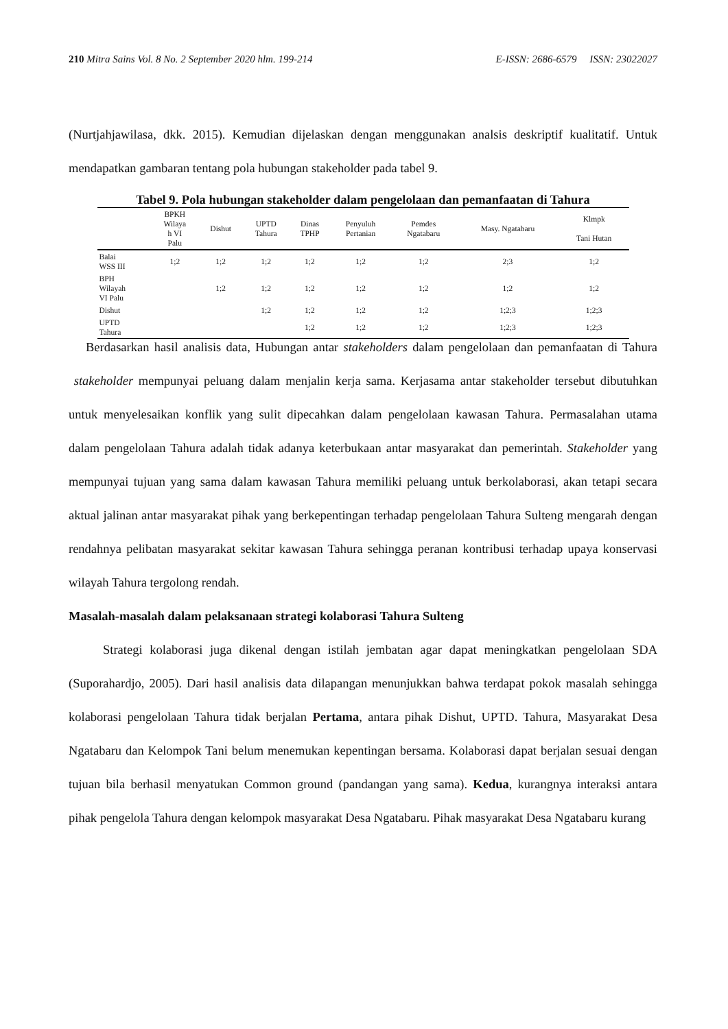210 Mitra Sains Vol. 8 No. 2 September 2020 hlm. 199-214 E-ISSN: 2686-6579 ISSN: 23022027
(Nurtjahjawilasa, dkk. 2015). Kemudian dijelaskan dengan menggunakan analsis deskriptif kualitatif. Untuk mendapatkan gambaran tentang pola hubungan stakeholder pada tabel 9.
Tabel 9. Pola hubungan stakeholder dalam pengelolaan dan pemanfaatan di Tahura
| | BPKH Wilaya h VI Palu | Dishut | UPTD Tahura | Dinas TPHP | Penyuluh Pertanian | Pemdes Ngatabaru | Masy. Ngatabaru | Klmpk Tani Hutan |
| --- | --- | --- | --- | --- | --- | --- | --- | --- |
| Balai WSS III | 1;2 | 1;2 | 1;2 | 1;2 | 1;2 | 1;2 | 2;3 | 1;2 |
| BPH Wilayah VI Palu | | 1;2 | 1;2 | 1;2 | 1;2 | 1;2 | 1;2 | 1;2 |
| Dishut | | | 1;2 | 1;2 | 1;2 | 1;2 | 1;2;3 | 1;2;3 |
| UPTD Tahura | | | | 1;2 | 1;2 | 1;2 | 1;2;3 | 1;2;3 |
Berdasarkan hasil analisis data, Hubungan antar stakeholders dalam pengelolaan dan pemanfaatan di Tahura stakeholder mempunyai peluang dalam menjalin kerja sama. Kerjasama antar stakeholder tersebut dibutuhkan untuk menyelesaikan konflik yang sulit dipecahkan dalam pengelolaan kawasan Tahura. Permasalahan utama dalam pengelolaan Tahura adalah tidak adanya keterbukaan antar masyarakat dan pemerintah. Stakeholder yang mempunyai tujuan yang sama dalam kawasan Tahura memiliki peluang untuk berkolaborasi, akan tetapi secara aktual jalinan antar masyarakat pihak yang berkepentingan terhadap pengelolaan Tahura Sulteng mengarah dengan rendahnya pelibatan masyarakat sekitar kawasan Tahura sehingga peranan kontribusi terhadap upaya konservasi wilayah Tahura tergolong rendah.
Masalah-masalah dalam pelaksanaan strategi kolaborasi Tahura Sulteng
Strategi kolaborasi juga dikenal dengan istilah jembatan agar dapat meningkatkan pengelolaan SDA (Suporahardjo, 2005). Dari hasil analisis data dilapangan menunjukkan bahwa terdapat pokok masalah sehingga kolaborasi pengelolaan Tahura tidak berjalan Pertama, antara pihak Dishut, UPTD. Tahura, Masyarakat Desa Ngatabaru dan Kelompok Tani belum menemukan kepentingan bersama. Kolaborasi dapat berjalan sesuai dengan tujuan bila berhasil menyatukan Common ground (pandangan yang sama). Kedua, kurangnya interaksi antara pihak pengelola Tahura dengan kelompok masyarakat Desa Ngatabaru. Pihak masyarakat Desa Ngatabaru kurang